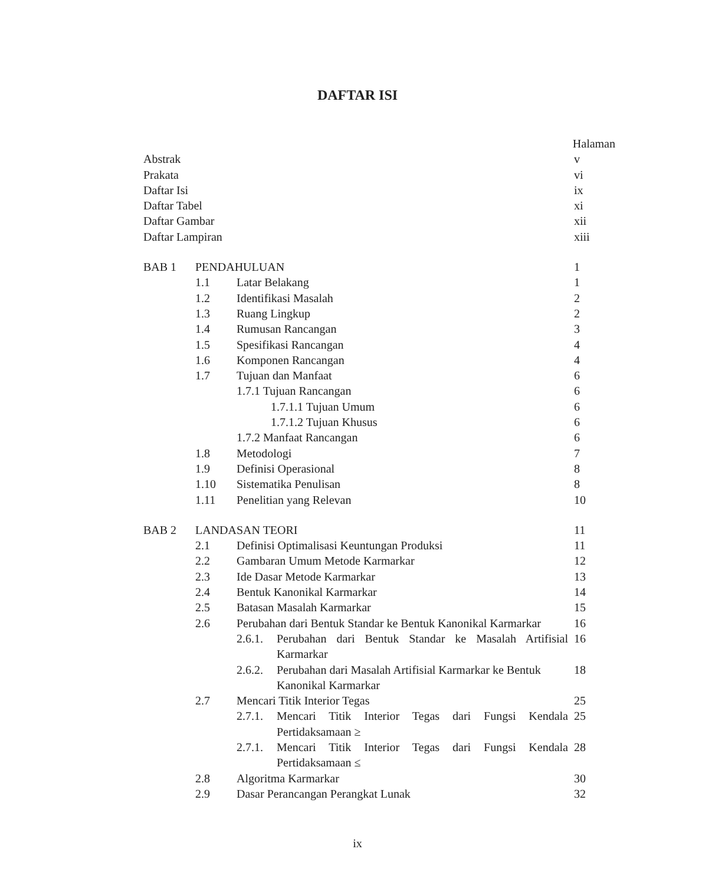DAFTAR ISI
| | | | | Halaman |
| Abstrak | | | | v |
| Prakata | | | | vi |
| Daftar Isi | | | | ix |
| Daftar Tabel | | | | xi |
| Daftar Gambar | | | | xii |
| Daftar Lampiran | | | | xiii |
| BAB 1 | PENDAHULUAN | | | 1 |
| | 1.1 | Latar Belakang | | 1 |
| | 1.2 | Identifikasi Masalah | | 2 |
| | 1.3 | Ruang Lingkup | | 2 |
| | 1.4 | Rumusan Rancangan | | 3 |
| | 1.5 | Spesifikasi Rancangan | | 4 |
| | 1.6 | Komponen Rancangan | | 4 |
| | 1.7 | Tujuan dan Manfaat | | 6 |
| | | 1.7.1 Tujuan Rancangan | | 6 |
| | | 1.7.1.1 Tujuan Umum | | 6 |
| | | 1.7.1.2 Tujuan Khusus | | 6 |
| | | 1.7.2 Manfaat Rancangan | | 6 |
| | 1.8 | Metodologi | | 7 |
| | 1.9 | Definisi Operasional | | 8 |
| | 1.10 | Sistematika Penulisan | | 8 |
| | 1.11 | Penelitian yang Relevan | | 10 |
| BAB 2 | LANDASAN TEORI | | | 11 |
| | 2.1 | Definisi Optimalisasi Keuntungan Produksi | | 11 |
| | 2.2 | Gambaran Umum Metode Karmarkar | | 12 |
| | 2.3 | Ide Dasar Metode Karmarkar | | 13 |
| | 2.4 | Bentuk Kanonikal Karmarkar | | 14 |
| | 2.5 | Batasan Masalah Karmarkar | | 15 |
| | 2.6 | Perubahan dari Bentuk Standar ke Bentuk Kanonikal Karmarkar | | 16 |
| | | 2.6.1. | Perubahan dari Bentuk Standar ke Masalah Artifisial Karmarkar | 16 |
| | | 2.6.2. | Perubahan dari Masalah Artifisial Karmarkar ke Bentuk Kanonikal Karmarkar | 18 |
| | 2.7 | Mencari Titik Interior Tegas | | 25 |
| | | 2.7.1. | Mencari Titik Interior Tegas dari Fungsi Kendala Pertidaksamaan ≥ | 25 |
| | | 2.7.1. | Mencari Titik Interior Tegas dari Fungsi Kendala Pertidaksamaan ≤ | 28 |
| | 2.8 | Algoritma Karmarkar | | 30 |
| | 2.9 | Dasar Perancangan Perangkat Lunak | | 32 |
ix